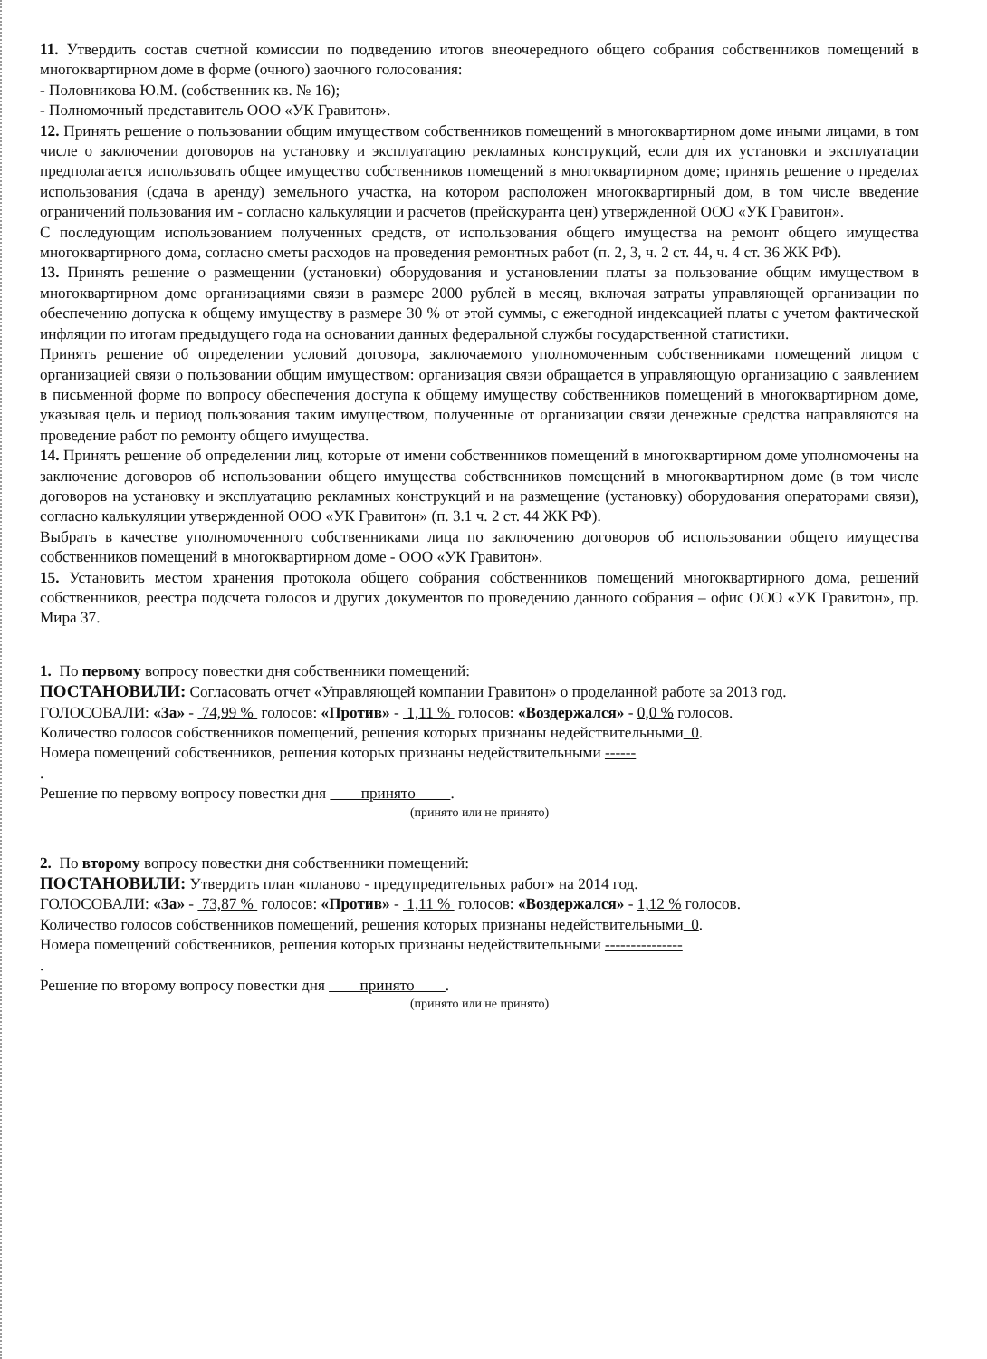11. Утвердить состав счетной комиссии по подведению итогов внеочередного общего собрания собственников помещений в многоквартирном доме в форме (очного) заочного голосования:
- Половникова Ю.М. (собственник кв. № 16);
- Полномочный представитель ООО «УК Гравитон».
12. Принять решение о пользовании общим имуществом собственников помещений в многоквартирном доме иными лицами, в том числе о заключении договоров на установку и эксплуатацию рекламных конструкций, если для их установки и эксплуатации предполагается использовать общее имущество собственников помещений в многоквартирном доме; принять решение о пределах использования (сдача в аренду) земельного участка, на котором расположен многоквартирный дом, в том числе введение ограничений пользования им - согласно калькуляции и расчетов (прейскуранта цен) утвержденной ООО «УК Гравитон».
С последующим использованием полученных средств, от использования общего имущества на ремонт общего имущества многоквартирного дома, согласно сметы расходов на проведения ремонтных работ (п. 2, 3, ч. 2 ст. 44, ч. 4 ст. 36 ЖК РФ).
13. Принять решение о размещении (установки) оборудования и установлении платы за пользование общим имуществом в многоквартирном доме организациями связи в размере 2000 рублей в месяц, включая затраты управляющей организации по обеспечению допуска к общему имуществу в размере 30 % от этой суммы, с ежегодной индексацией платы с учетом фактической инфляции по итогам предыдущего года на основании данных федеральной службы государственной статистики.
Принять решение об определении условий договора, заключаемого уполномоченным собственниками помещений лицом с организацией связи о пользовании общим имуществом: организация связи обращается в управляющую организацию с заявлением в письменной форме по вопросу обеспечения доступа к общему имуществу собственников помещений в многоквартирном доме, указывая цель и период пользования таким имуществом, полученные от организации связи денежные средства направляются на проведение работ по ремонту общего имущества.
14. Принять решение об определении лиц, которые от имени собственников помещений в многоквартирном доме уполномочены на заключение договоров об использовании общего имущества собственников помещений в многоквартирном доме (в том числе договоров на установку и эксплуатацию рекламных конструкций и на размещение (установку) оборудования операторами связи), согласно калькуляции утвержденной ООО «УК Гравитон» (п. 3.1 ч. 2 ст. 44 ЖК РФ).
Выбрать в качестве уполномоченного собственниками лица по заключению договоров об использовании общего имущества собственников помещений в многоквартирном доме - ООО «УК Гравитон».
15. Установить местом хранения протокола общего собрания собственников помещений многоквартирного дома, решений собственников, реестра подсчета голосов и других документов по проведению данного собрания – офис ООО «УК Гравитон», пр. Мира 37.
1. По первому вопросу повестки дня собственники помещений:
ПОСТАНОВИЛИ: Согласовать отчет «Управляющей компании Гравитон» о проделанной работе за 2013 год.
ГОЛОСОВАЛИ: «За» - 74,99 % голосов: «Против» - 1,11 % голосов: «Воздержался» - 0,0 % голосов.
Количество голосов собственников помещений, решения которых признаны недействительными 0.
Номера помещений собственников, решения которых признаны недействительными ------
.
Решение по первому вопросу повестки дня принято .
(принято или не принято)
2. По второму вопросу повестки дня собственники помещений:
ПОСТАНОВИЛИ: Утвердить план «планово - предупредительных работ» на 2014 год.
ГОЛОСОВАЛИ: «За» - 73,87 % голосов: «Против» - 1,11 % голосов: «Воздержался» - 1,12 % голосов.
Количество голосов собственников помещений, решения которых признаны недействительными 0.
Номера помещений собственников, решения которых признаны недействительными ---------------
.
Решение по второму вопросу повестки дня принято .
(принято или не принято)